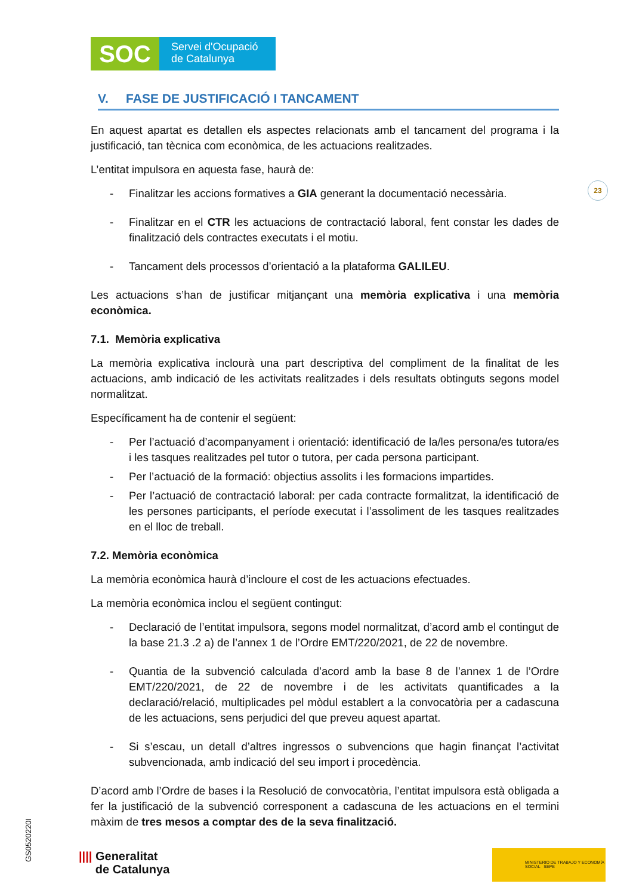SOC
Servei d'Ocupació
de Catalunya
V. FASE DE JUSTIFICACIÓ I TANCAMENT
En aquest apartat es detallen els aspectes relacionats amb el tancament del programa i la justificació, tan tècnica com econòmica, de les actuacions realitzades.
L’entitat impulsora en aquesta fase, haurà de:
- Finalitzar les accions formatives a GIA generant la documentació necessària.
- Finalitzar en el CTR les actuacions de contractació laboral, fent constar les dades de finalització dels contractes executats i el motiu.
- Tancament dels processos d’orientació a la plataforma GALILEU.
Les actuacions s’han de justificar mitjançant una memòria explicativa i una memòria econòmica.
7.1. Memòria explicativa
La memòria explicativa inclourà una part descriptiva del compliment de la finalitat de les actuacions, amb indicació de les activitats realitzades i dels resultats obtinguts segons model normalitzat.
Específicament ha de contenir el següent:
- Per l’actuació d’acompanyament i orientació: identificació de la/les persona/es tutora/es i les tasques realitzades pel tutor o tutora, per cada persona participant.
- Per l’actuació de la formació: objectius assolits i les formacions impartides.
- Per l’actuació de contractació laboral: per cada contracte formalitzat, la identificació de les persones participants, el període executat i l’assoliment de les tasques realitzades en el lloc de treball.
7.2. Memòria econòmica
La memòria econòmica haurà d’incloure el cost de les actuacions efectuades.
La memòria econòmica inclou el següent contingut:
- Declaració de l’entitat impulsora, segons model normalitzat, d’acord amb el contingut de la base 21.3 .2 a) de l’annex 1 de l’Ordre EMT/220/2021, de 22 de novembre.
- Quantia de la subvenció calculada d’acord amb la base 8 de l’annex 1 de l’Ordre EMT/220/2021, de 22 de novembre i de les activitats quantificades a la declaració/relació, multiplicades pel mòdul establert a la convocatòria per a cadascuna de les actuacions, sens perjudici del que preveu aquest apartat.
- Si s’escau, un detall d’altres ingressos o subvencions que hagin finançat l’activitat subvencionada, amb indicació del seu import i procedència.
D’acord amb l’Ordre de bases i la Resolució de convocatòria, l’entitat impulsora està obligada a fer la justificació de la subvenció corresponent a cadascuna de les actuacions en el termini màxim de tres mesos a comptar des de la seva finalització.
23
GS0520220I
|||| Generalitat
de Catalunya
MINISTERIO DE TRABAJO Y ECONOMÍA SOCIAL SEPE